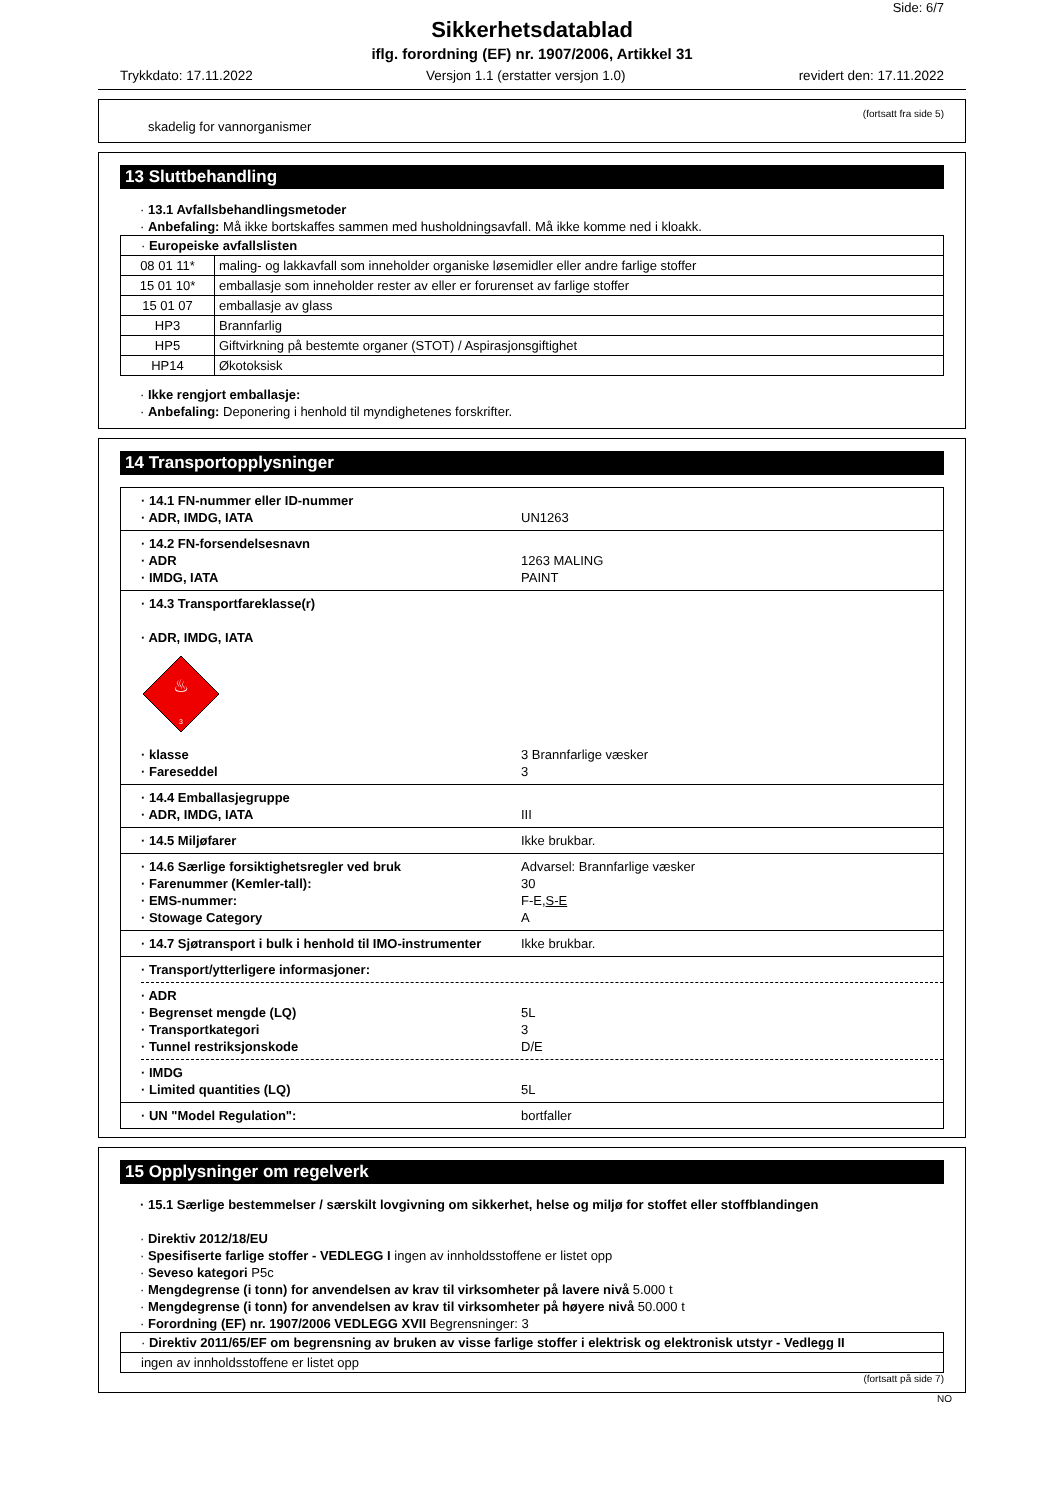Side: 6/7
Sikkerhetsdatablad
iflg. forordning (EF) nr. 1907/2006, Artikkel 31
Trykkdato: 17.11.2022 Versjon 1.1 (erstatter versjon 1.0) revidert den: 17.11.2022
(fortsatt fra side 5)
skadelig for vannorganismer
13 Sluttbehandling
· 13.1 Avfallsbehandlingsmetoder
· Anbefaling: Må ikke bortskaffes sammen med husholdningsavfall. Må ikke komme ned i kloakk.
| · Europeiske avfallslisten | |
| 08 01 11* | maling- og lakkavfall som inneholder organiske løsemidler eller andre farlige stoffer |
| 15 01 10* | emballasje som inneholder rester av eller er forurenset av farlige stoffer |
| 15 01 07 | emballasje av glass |
| HP3 | Brannfarlig |
| HP5 | Giftvirkning på bestemte organer (STOT) / Aspirasjonsgiftighet |
| HP14 | Økotoksisk |
· Ikke rengjort emballasje:
· Anbefaling: Deponering i henhold til myndighetenes forskrifter.
14 Transportopplysninger
| · 14.1 FN-nummer eller ID-nummer · ADR, IMDG, IATA UN1263 |
| · 14.2 FN-forsendelsesnavn · ADR 1263 MALING · IMDG, IATA PAINT |
| · 14.3 Transportfareklasse(r) · ADR, IMDG, IATA ♨ 3 · klasse 3 Brannfarlige væsker · Fareseddel 3 |
| · 14.4 Emballasjegruppe · ADR, IMDG, IATA III |
| · 14.5 Miljøfarer Ikke brukbar. |
| · 14.6 Særlige forsiktighetsregler ved bruk Advarsel: Brannfarlige væsker · Farenummer (Kemler-tall): 30 · EMS-nummer: F-E, S-E · Stowage Category A |
| · 14.7 Sjøtransport i bulk i henhold til IMO-instrumenter Ikke brukbar. |
| · Transport/ytterligere informasjoner: · ADR · Begrenset mengde (LQ) 5L · Transportkategori 3 · Tunnel restriksjonskode D/E · IMDG · Limited quantities (LQ) 5L |
| · UN "Model Regulation": bortfaller |
15 Opplysninger om regelverk
· 15.1 Særlige bestemmelser / særskilt lovgivning om sikkerhet, helse og miljø for stoffet eller stoffblandingen
· Direktiv 2012/18/EU
· Spesifiserte farlige stoffer - VEDLEGG I ingen av innholdsstoffene er listet opp
· Seveso kategori P5c
· Mengdegrense (i tonn) for anvendelsen av krav til virksomheter på lavere nivå 5.000 t
· Mengdegrense (i tonn) for anvendelsen av krav til virksomheter på høyere nivå 50.000 t
· Forordning (EF) nr. 1907/2006 VEDLEGG XVII Begrensninger: 3
| · Direktiv 2011/65/EF om begrensning av bruken av visse farlige stoffer i elektrisk og elektronisk utstyr - Vedlegg II |
| ingen av innholdsstoffene er listet opp |
(fortsatt på side 7)
NO